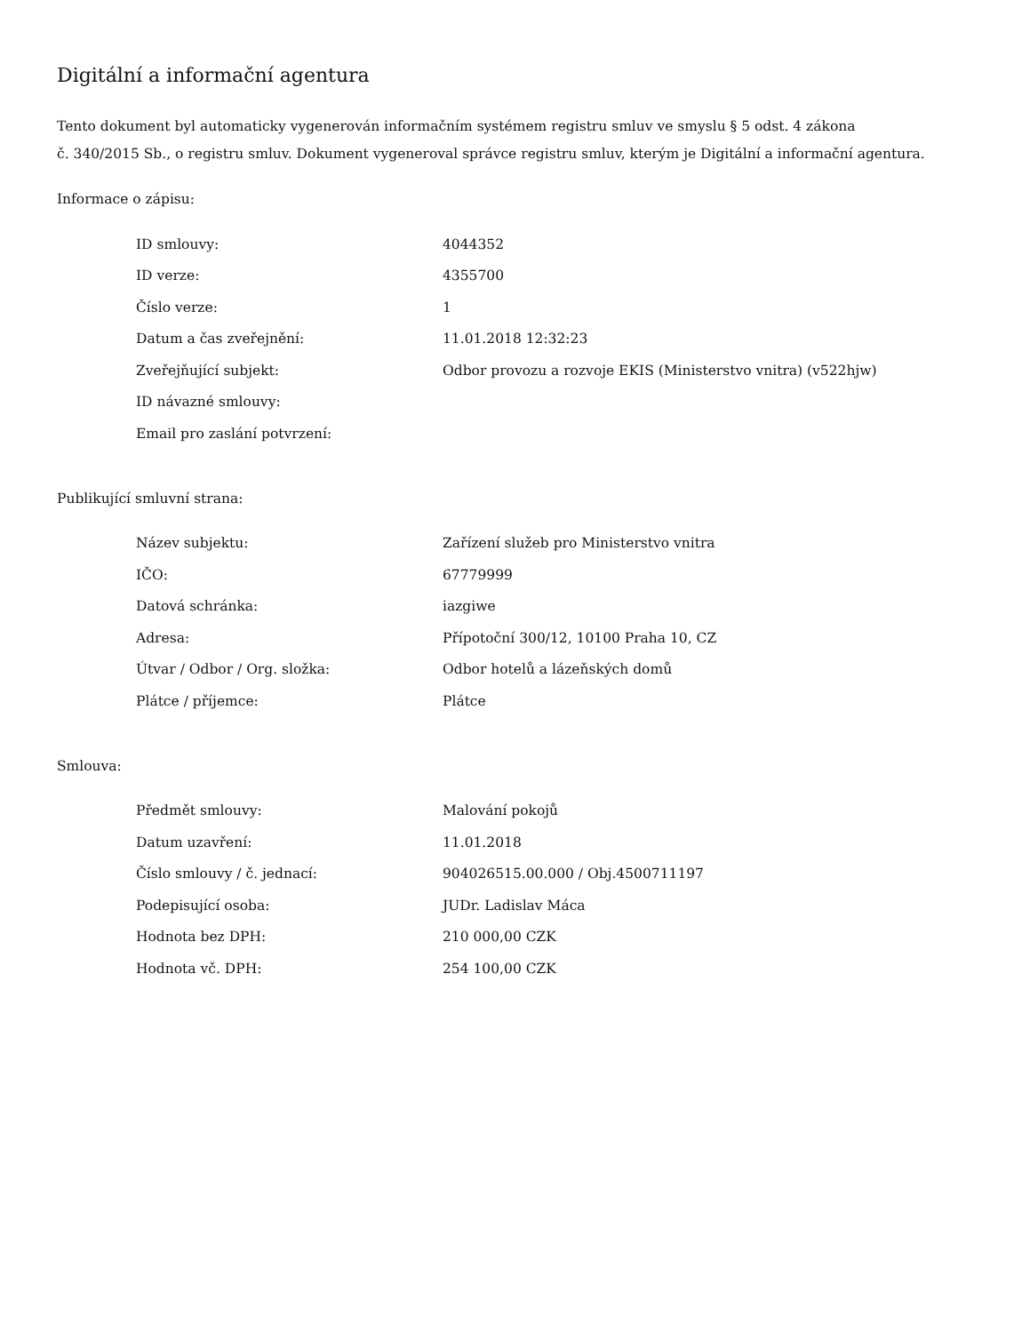Digitální a informační agentura
Tento dokument byl automaticky vygenerován informačním systémem registru smluv ve smyslu § 5 odst. 4 zákona
č. 340/2015 Sb., o registru smluv. Dokument vygeneroval správce registru smluv, kterým je Digitální a informační agentura.
Informace o zápisu:
| ID smlouvy: | 4044352 |
| ID verze: | 4355700 |
| Číslo verze: | 1 |
| Datum a čas zveřejnění: | 11.01.2018 12:32:23 |
| Zveřejňující subjekt: | Odbor provozu a rozvoje EKIS (Ministerstvo vnitra) (v522hjw) |
| ID návazné smlouvy: | |
| Email pro zaslání potvrzení: | |
Publikující smluvní strana:
| Název subjektu: | Zařízení služeb pro Ministerstvo vnitra |
| IČO: | 67779999 |
| Datová schránka: | iazgiwe |
| Adresa: | Přípotoční 300/12, 10100 Praha 10, CZ |
| Útvar / Odbor / Org. složka: | Odbor hotelů a lázeňských domů |
| Plátce / příjemce: | Plátce |
Smlouva:
| Předmět smlouvy: | Malování pokojů |
| Datum uzavření: | 11.01.2018 |
| Číslo smlouvy / č. jednací: | 904026515.00.000 / Obj.4500711197 |
| Podepisující osoba: | JUDr. Ladislav Máca |
| Hodnota bez DPH: | 210 000,00 CZK |
| Hodnota vč. DPH: | 254 100,00 CZK |